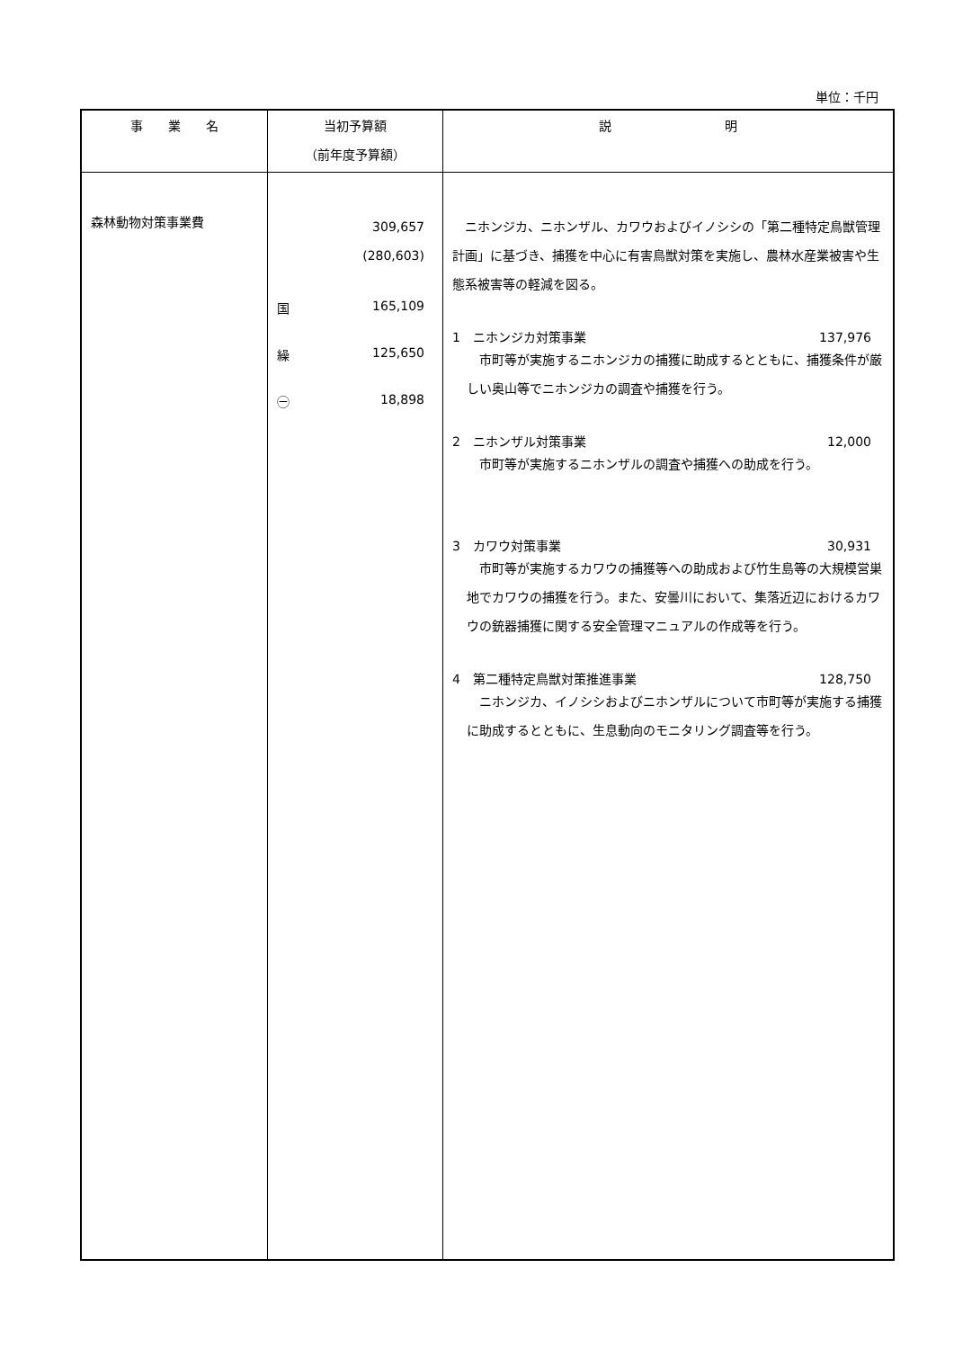単位：千円
| 事 業 名 | 当初予算額 （前年度予算額） | 説 明 |
| --- | --- | --- |
| 森林動物対策事業費 | 309,657 (280,603) 国 165,109 繰 125,650 ㊀ 18,898 | ニホンジカ、ニホンザル、カワウおよびイノシシの「第二種特定鳥獣管理計画」に基づき、捕獲を中心に有害鳥獣対策を実施し、農林水産業被害や生態系被害等の軽減を図る。 1 ニホンジカ対策事業 137,976 市町等が実施するニホンジカの捕獲に助成するとともに、捕獲条件が厳しい奥山等でニホンジカの調査や捕獲を行う。 2 ニホンザル対策事業 12,000 市町等が実施するニホンザルの調査や捕獲への助成を行う。 3 カワウ対策事業 30,931 市町等が実施するカワウの捕獲等への助成および竹生島等の大規模営巣地でカワウの捕獲を行う。また、安曇川において、集落近辺におけるカワウの銃器捕獲に関する安全管理マニュアルの作成等を行う。 4 第二種特定鳥獣対策推進事業 128,750 ニホンジカ、イノシシおよびニホンザルについて市町等が実施する捕獲に助成するとともに、生息動向のモニタリング調査等を行う。 |